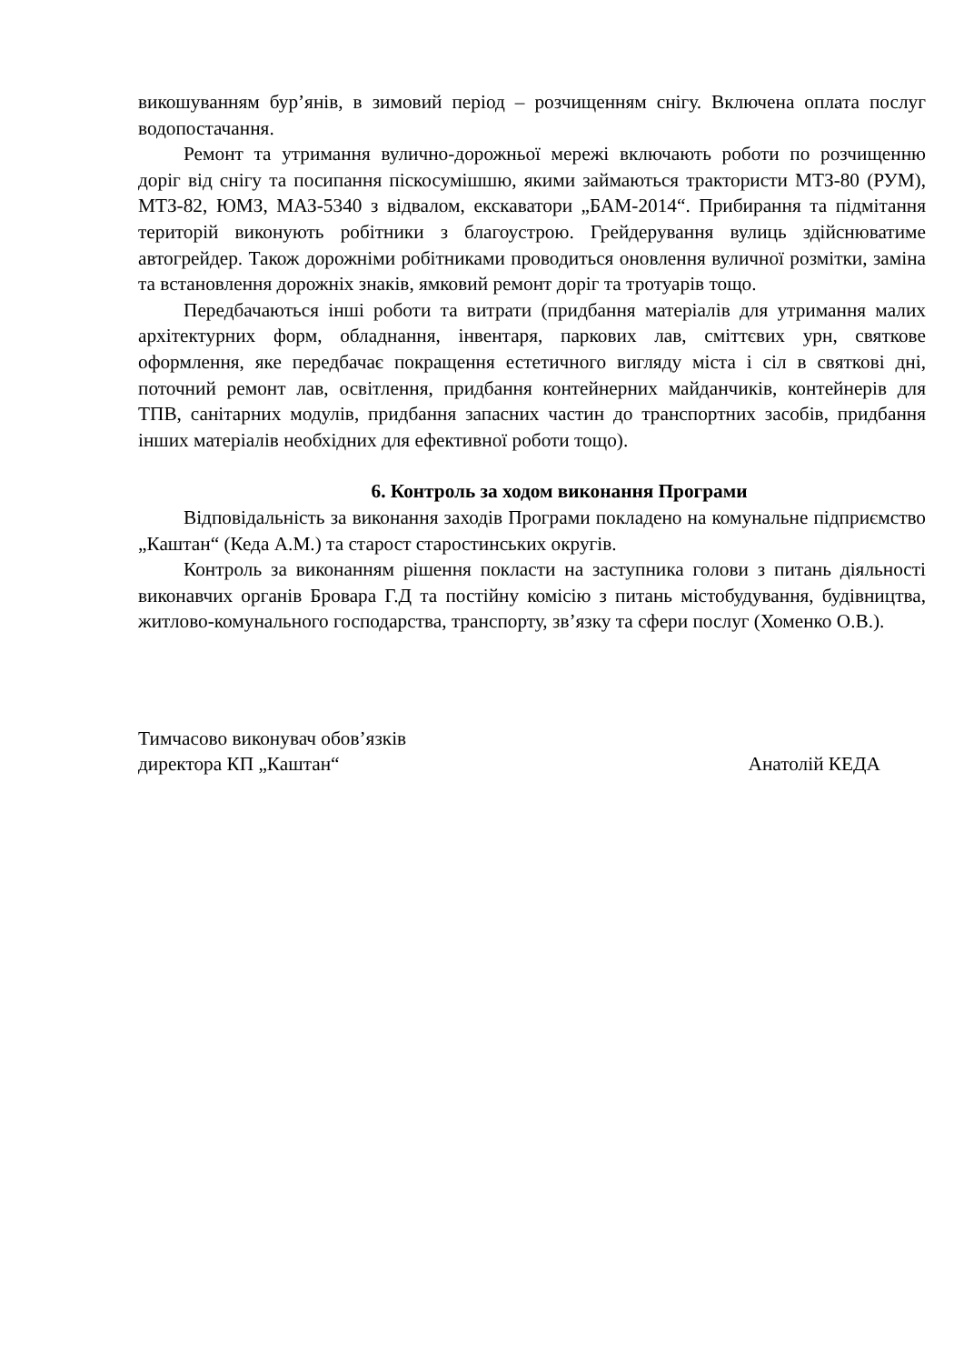викошуванням бур’янів, в зимовий період – розчищенням снігу. Включена оплата послуг водопостачання.
Ремонт та утримання вулично-дорожньої мережі включають роботи по розчищенню доріг від снігу та посипання піскосумішшю, якими займаються трактористи МТЗ-80 (РУМ), МТЗ-82, ЮМЗ, МАЗ-5340 з відвалом, екскаватори „БАМ-2014“. Прибирання та підмітання територій виконують робітники з благоустрою. Грейдерування вулиць здійснюватиме автогрейдер. Також дорожніми робітниками проводиться оновлення вуличної розмітки, заміна та встановлення дорожніх знаків, ямковий ремонт доріг та тротуарів тощо.
Передбачаються інші роботи та витрати (придбання матеріалів для утримання малих архітектурних форм, обладнання, інвентаря, паркових лав, сміттєвих урн, святкове оформлення, яке передбачає покращення естетичного вигляду міста і сіл в святкові дні, поточний ремонт лав, освітлення, придбання контейнерних майданчиків, контейнерів для ТПВ, санітарних модулів, придбання запасних частин до транспортних засобів, придбання інших матеріалів необхідних для ефективної роботи тощо).
6. Контроль за ходом виконання Програми
Відповідальність за виконання заходів Програми покладено на комунальне підприємство „Каштан“ (Кеда А.М.) та старост старостинських округів.
Контроль за виконанням рішення покласти на заступника голови з питань діяльності виконавчих органів Бровара Г.Д та постійну комісію з питань містобудування, будівництва, житлово-комунального господарства, транспорту, зв’язку та сфери послуг (Хоменко О.В.).
Тимчасово виконувач обов’язків
директора КП „Каштан“
Анатолій КЕДА